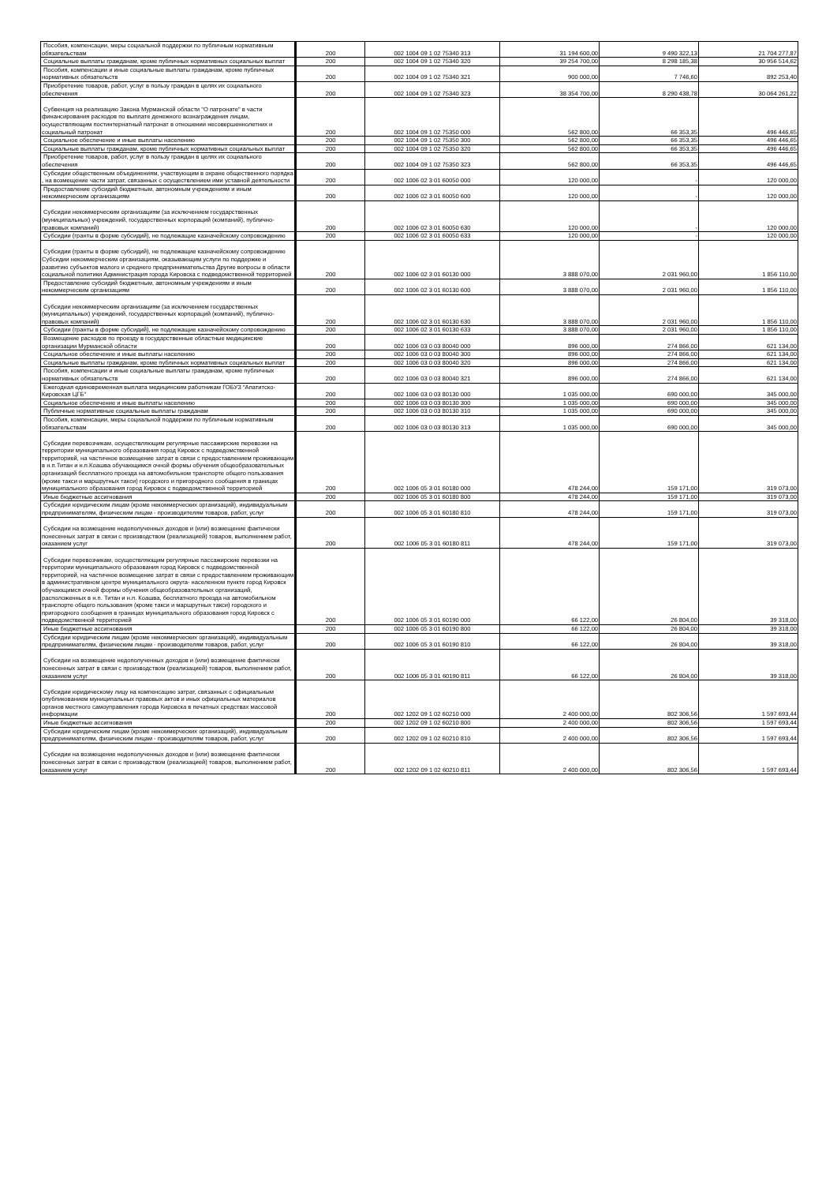| Пособия, компенсации, меры социальной поддержки по публичным нормативным обязательствам | 200 | 002 1004 09 1 02 75340 313 | 31 194 600,00 | 9 490 322,13 | 21 704 277,87 |
| Социальные выплаты гражданам, кроме публичных нормативных социальных выплат | 200 | 002 1004 09 1 02 75340 320 | 39 254 700,00 | 8 298 185,38 | 30 956 514,62 |
| Пособия, компенсации и иные социальные выплаты гражданам, кроме публичных нормативных обязательств | 200 | 002 1004 09 1 02 75340 321 | 900 000,00 | 7 746,60 | 892 253,40 |
| Приобретение товаров, работ, услуг в пользу граждан в целях их социального обеспечения | 200 | 002 1004 09 1 02 75340 323 | 38 354 700,00 | 8 290 438,78 | 30 064 261,22 |
| Субвенция на реализацию Закона Мурманской области "О патронате" в части финансирования расходов по выплате денежного вознаграждения лицам, осуществляющим постинтернатный патронат в отношении несовершеннолетних и социальный патронат | 200 | 002 1004 09 1 02 75350 000 | 562 800,00 | 66 353,35 | 496 446,65 |
| Социальное обеспечение и иные выплаты населению | 200 | 002 1004 09 1 02 75350 300 | 562 800,00 | 66 353,35 | 496 446,65 |
| Социальные выплаты гражданам, кроме публичных нормативных социальных выплат | 200 | 002 1004 09 1 02 75350 320 | 562 800,00 | 66 353,35 | 496 446,65 |
| Приобретение товаров, работ, услуг в пользу граждан в целях их социального обеспечения | 200 | 002 1004 09 1 02 75350 323 | 562 800,00 | 66 353,35 | 496 446,65 |
| Субсидии общественным объединениям, участвующим в охране общественного порядка , на возмещение части затрат, связанных с осуществлением ими уставной деятельности | 200 | 002 1006 02 3 01 60050 000 | 120 000,00 | - | 120 000,00 |
| Предоставление субсидий бюджетным, автономным учреждениям и иным некоммерческим организациям | 200 | 002 1006 02 3 01 60050 600 | 120 000,00 | - | 120 000,00 |
| Субсидии некоммерческим организациям (за исключением государственных (муниципальных) учреждений, государственных корпораций (компаний), публично-правовых компаний) | 200 | 002 1006 02 3 01 60050 630 | 120 000,00 | - | 120 000,00 |
| Субсидии (гранты в форме субсидий), не подлежащие казначейскому сопровождению | 200 | 002 1006 02 3 01 60050 633 | 120 000,00 | - | 120 000,00 |
| Субсидии (гранты в форме субсидий), не подлежащие казначейскому сопровождению Субсидии некоммерческим организациям, оказывающим услуги по поддержке и развитию субъектов малого и среднего предпринимательства Другие вопросы в области социальной политики Администрация города Кировска с подведомственной территорией | 200 | 002 1006 02 3 01 60130 000 | 3 888 070,00 | 2 031 960,00 | 1 856 110,00 |
| Предоставление субсидий бюджетным, автономным учреждениям и иным некоммерческим организациям | 200 | 002 1006 02 3 01 60130 600 | 3 888 070,00 | 2 031 960,00 | 1 856 110,00 |
| Субсидии некоммерческим организациям (за исключением государственных (муниципальных) учреждений, государственных корпораций (компаний), публично-правовых компаний) | 200 | 002 1006 02 3 01 60130 630 | 3 888 070,00 | 2 031 960,00 | 1 856 110,00 |
| Субсидии (гранты в форме субсидий), не подлежащие казначейскому сопровождению | 200 | 002 1006 02 3 01 60130 633 | 3 888 070,00 | 2 031 960,00 | 1 856 110,00 |
| Возмещение расходов по проезду в государственные областные медицинские организации Мурманской области | 200 | 002 1006 03 0 03 80040 000 | 896 000,00 | 274 866,00 | 621 134,00 |
| Социальное обеспечение и иные выплаты населению | 200 | 002 1006 03 0 03 80040 300 | 896 000,00 | 274 866,00 | 621 134,00 |
| Социальные выплаты гражданам, кроме публичных нормативных социальных выплат | 200 | 002 1006 03 0 03 80040 320 | 896 000,00 | 274 866,00 | 621 134,00 |
| Пособия, компенсации и иные социальные выплаты гражданам, кроме публичных нормативных обязательств | 200 | 002 1006 03 0 03 80040 321 | 896 000,00 | 274 866,00 | 621 134,00 |
| Ежегодная единовременная выплата медицинским работникам ГОБУЗ "Апатитско-Кировская ЦГБ" | 200 | 002 1006 03 0 03 80130 000 | 1 035 000,00 | 690 000,00 | 345 000,00 |
| Социальное обеспечение и иные выплаты населению | 200 | 002 1006 03 0 03 80130 300 | 1 035 000,00 | 690 000,00 | 345 000,00 |
| Публичные нормативные социальные выплаты гражданам | 200 | 002 1006 03 0 03 80130 310 | 1 035 000,00 | 690 000,00 | 345 000,00 |
| Пособия, компенсации, меры социальной поддержки по публичным нормативным обязательствам | 200 | 002 1006 03 0 03 80130 313 | 1 035 000,00 | 690 000,00 | 345 000,00 |
| Субсидии перевозчикам, осуществляющим регулярные пассажирские перевозки на территории муниципального образования город Кировск с подведомственной территорией, на частичное возмещение затрат в связи с предоставлением проживающим в н.п.Титан и н.п.Коашва обучающимся очной формы обучения общеобразовательных организаций бесплатного проезда на автомобильном транспорте общего пользования (кроме такси и маршрутных такси) городского и пригородного сообщения в границах муниципального образования город Кировск с подведомственной территорией | 200 | 002 1006 05 3 01 60180 000 | 478 244,00 | 159 171,00 | 319 073,00 |
| Иные бюджетные ассигнования | 200 | 002 1006 05 3 01 60180 800 | 478 244,00 | 159 171,00 | 319 073,00 |
| Субсидии юридическим лицам (кроме некоммерческих организаций), индивидуальным предпринимателям, физическим лицам - производителям товаров, работ, услуг | 200 | 002 1006 05 3 01 60180 810 | 478 244,00 | 159 171,00 | 319 073,00 |
| Субсидии на возмещение недополученных доходов и (или) возмещение фактически понесенных затрат в связи с производством (реализацией) товаров, выполнением работ, оказанием услуг | 200 | 002 1006 05 3 01 60180 811 | 478 244,00 | 159 171,00 | 319 073,00 |
| Субсидии перевозчикам, осуществляющим регулярные пассажирские перевозки на территории муниципального образования город Кировск с подведомственной территорией, на частичное возмещение затрат в связи с предоставлением проживающим в административном центре муниципального округа- населенном пункте город Кировск обучающимся очной формы обучения общеобразовательных организаций, расположенных в н.п. Титан и н.п. Коашва, бесплатного проезда на автомобильном транспорте общего пользования (кроме такси и маршрутных такси) городского и пригородного сообщения в границах муниципального образования город Кировск с подведомственной территорией | 200 | 002 1006 05 3 01 60190 000 | 66 122,00 | 26 804,00 | 39 318,00 |
| Иные бюджетные ассигнования | 200 | 002 1006 05 3 01 60190 800 | 66 122,00 | 26 804,00 | 39 318,00 |
| Субсидии юридическим лицам (кроме некоммерческих организаций), индивидуальным предпринимателям, физическим лицам - производителям товаров, работ, услуг | 200 | 002 1006 05 3 01 60190 810 | 66 122,00 | 26 804,00 | 39 318,00 |
| Субсидии на возмещение недополученных доходов и (или) возмещение фактически понесенных затрат в связи с производством (реализацией) товаров, выполнением работ, оказанием услуг | 200 | 002 1006 05 3 01 60190 811 | 66 122,00 | 26 804,00 | 39 318,00 |
| Субсидии юридическому лицу на компенсацию затрат, связанных с официальным опубликованием муниципальных правовых актов и иных официальных материалов органов местного самоуправления города Кировска в печатных средствах массовой информации | 200 | 002 1202 09 1 02 60210 000 | 2 400 000,00 | 802 306,56 | 1 597 693,44 |
| Иные бюджетные ассигнования | 200 | 002 1202 09 1 02 60210 800 | 2 400 000,00 | 802 306,56 | 1 597 693,44 |
| Субсидии юридическим лицам (кроме некоммерческих организаций), индивидуальным предпринимателям, физическим лицам - производителям товаров, работ, услуг | 200 | 002 1202 09 1 02 60210 810 | 2 400 000,00 | 802 306,56 | 1 597 693,44 |
| Субсидии на возмещение недополученных доходов и (или) возмещение фактически понесенных затрат в связи с производством (реализацией) товаров, выполнением работ, оказанием услуг | 200 | 002 1202 09 1 02 60210 811 | 2 400 000,00 | 802 306,56 | 1 597 693,44 |